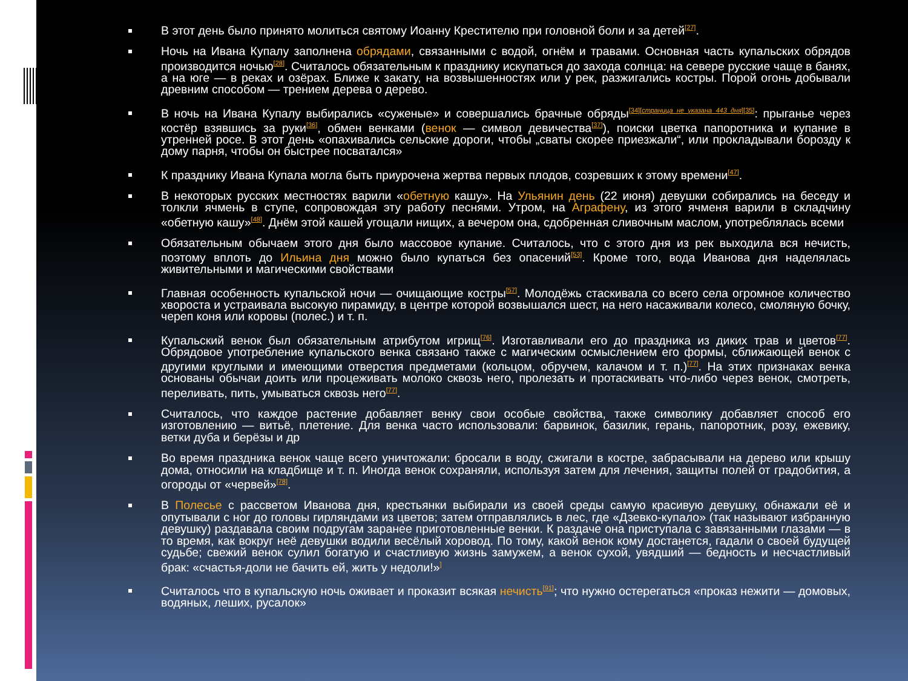В этот день было принято молиться святому Иоанну Крестителю при головной боли и за детей<sup>[27]</sup>.
Ночь на Ивана Купалу заполнена обрядами, связанными с водой, огнём и травами. Основная часть купальских обрядов производится ночью<sup>[28]</sup>. Считалось обязательным к празднику искупаться до захода солнца: на севере русские чаще в банях, а на юге — в реках и озёрах. Ближе к закату, на возвышенностях или у рек, разжигались костры. Порой огонь добывали древним способом — трением дерева о дерево.
В ночь на Ивана Купалу выбирались «суженые» и совершались брачные обряды<sup>[34][страница не указана 443 дня][35]</sup>: прыганье через костёр взявшись за руки<sup>[36]</sup>, обмен венками (венок — символ девичества<sup>[37]</sup>), поиски цветка папоротника и купание в утренней росе. В этот день «опахивались сельские дороги, чтобы „сваты скорее приезжали“, или прокладывали борозду к дому парня, чтобы он быстрее посватался»
К празднику Ивана Купала могла быть приурочена жертва первых плодов, созревших к этому времени<sup>[47]</sup>.
В некоторых русских местностях варили «обетную кашу». На Ульянин день (22 июня) девушки собирались на беседу и толкли ячмень в ступе, сопровождая эту работу песнями. Утром, на Аграфену, из этого ячменя варили в складчину «обетную кашу»<sup>[48]</sup>. Днём этой кашей угощали нищих, а вечером она, сдобренная сливочным маслом, употреблялась всеми
Обязательным обычаем этого дня было массовое купание. Считалось, что с этого дня из рек выходила вся нечисть, поэтому вплоть до Ильина дня можно было купаться без опасений<sup>[53]</sup>. Кроме того, вода Иванова дня наделялась живительными и магическими свойствами
Главная особенность купальской ночи — очищающие костры<sup>[57]</sup>. Молодёжь стаскивала со всего села огромное количество хвороста и устраивала высокую пирамиду, в центре которой возвышался шест, на него насаживали колесо, смоляную бочку, череп коня или коровы (полес.) и т. п.
Купальский венок был обязательным атрибутом игрищ<sup>[76]</sup>. Изготавливали его до праздника из диких трав и цветов<sup>[77]</sup>. Обрядовое употребление купальского венка связано также с магическим осмыслением его формы, сближающей венок с другими круглыми и имеющими отверстия предметами (кольцом, обручем, калачом и т. п.)<sup>[77]</sup>. На этих признаках венка основаны обычаи доить или процеживать молоко сквозь него, пролезать и протаскивать что-либо через венок, смотреть, переливать, пить, умываться сквозь него<sup>[77]</sup>.
Считалось, что каждое растение добавляет венку свои особые свойства, также символику добавляет способ его изготовлению — витьё, плетение. Для венка часто использовали: барвинок, базилик, герань, папоротник, розу, ежевику, ветки дуба и берёзы и др
Во время праздника венок чаще всего уничтожали: бросали в воду, сжигали в костре, забрасывали на дерево или крышу дома, относили на кладбище и т. п. Иногда венок сохраняли, используя затем для лечения, защиты полей от градобития, а огороды от «червей»<sup>[78]</sup>.
В Полесье с рассветом Иванова дня, крестьянки выбирали из своей среды самую красивую девушку, обнажали её и опутывали с ног до головы гирляндами из цветов; затем отправлялись в лес, где «Дзевко-купало» (так называют избранную девушку) раздавала своим подругам заранее приготовленные венки. К раздаче она приступала с завязанными глазами — в то время, как вокруг неё девушки водили весёлый хоровод. По тому, какой венок кому достанется, гадали о своей будущей судьбе; свежий венок сулил богатую и счастливую жизнь замужем, а венок сухой, увядший — бедность и несчастливый брак: «счастья-доли не бачить ей, жить у недоли!»<sup>]</sup>
Считалось что в купальскую ночь оживает и проказит всякая нечисть<sup>[91]</sup>; что нужно остерегаться «проказ нежити — домовых, водяных, леших, русалок»